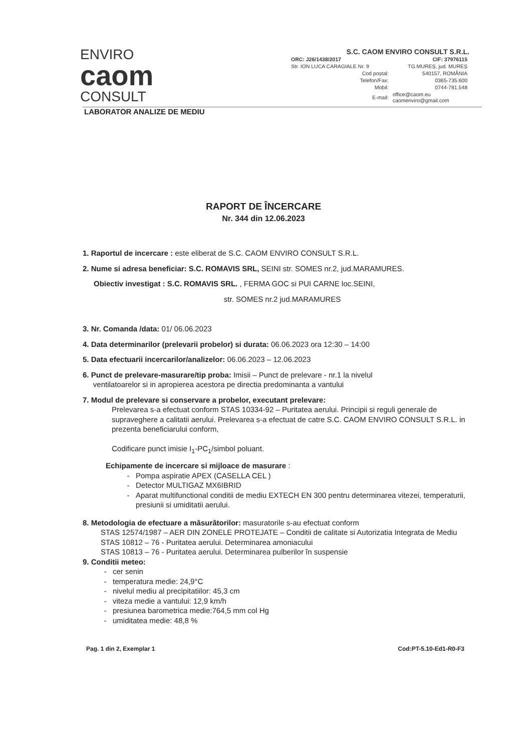ENVIRO
caom
CONSULT
S.C. CAOM ENVIRO CONSULT S.R.L.
| ORC: J26/1438/2017 | CIF: 37976115 |
| Str. ION LUCA CARAGIALE Nr. 9 | TG.MUREȘ, jud. MUREȘ |
| Cod poștal: | 540157, ROMÂNIA |
| Telefon/Fax: | 0365-735.600 |
| Mobil: | 0744-781.548 |
| E-mail: | office@caom.eu caomenviro@gmail.com |
LABORATOR ANALIZE DE MEDIU
RAPORT DE ÎNCERCARE
Nr. 344 din 12.06.2023
1. Raportul de incercare : este eliberat de S.C. CAOM ENVIRO CONSULT S.R.L.
2. Nume si adresa beneficiar: S.C. ROMAVIS SRL, SEINI str. SOMES nr.2, jud.MARAMURES.
Obiectiv investigat : S.C. ROMAVIS SRL. , FERMA GOC si PUI CARNE loc.SEINI,
str. SOMES nr.2 jud.MARAMURES
3. Nr. Comanda /data: 01/ 06.06.2023
4. Data determinarilor (prelevarii probelor) si durata: 06.06.2023 ora 12:30 – 14:00
5. Data efectuarii incercarilor/analizelor: 06.06.2023 – 12.06.2023
6. Punct de prelevare-masurare/tip proba: Imisii – Punct de prelevare - nr.1 la nivelul
ventilatoarelor si in apropierea acestora pe directia predominanta a vantului
7. Modul de prelevare si conservare a probelor, executant prelevare:
Prelevarea s-a efectuat conform STAS 10334-92 – Puritatea aerului. Principii si reguli generale de supraveghere a calitatii aerului. Prelevarea s-a efectuat de catre S.C. CAOM ENVIRO CONSULT S.R.L. in prezenta beneficiarului conform,
Codificare punct imisie I<sub>1</sub>-PC<sub>1</sub>/simbol poluant.
Echipamente de incercare si mijloace de masurare :
Pompa aspiratie APEX (CASELLA CEL )
Detector MULTIGAZ MX6IBRID
Aparat multifunctional conditii de mediu EXTECH EN 300 pentru determinarea vitezei, temperaturii, presiunii si umiditatii aerului.
8. Metodologia de efectuare a măsurătorilor: masuratorile s-au efectuat conform
STAS 12574/1987 – AER DIN ZONELE PROTEJATE – Conditii de calitate si Autorizatia Integrata de Mediu
STAS 10812 – 76 - Puritatea aerului. Determinarea amoniacului
STAS 10813 – 76 - Puritatea aerului. Determinarea pulberilor în suspensie
9. Conditii meteo:
cer senin
temperatura medie: 24,9°C
nivelul mediu al precipitatiilor: 45,3 cm
viteza medie a vantului: 12,9 km/h
presiunea barometrica medie:764,5 mm col Hg
umiditatea medie: 48,8 %
Pag. 1 din 2, Exemplar 1 Cod:PT-5.10-Ed1-R0-F3